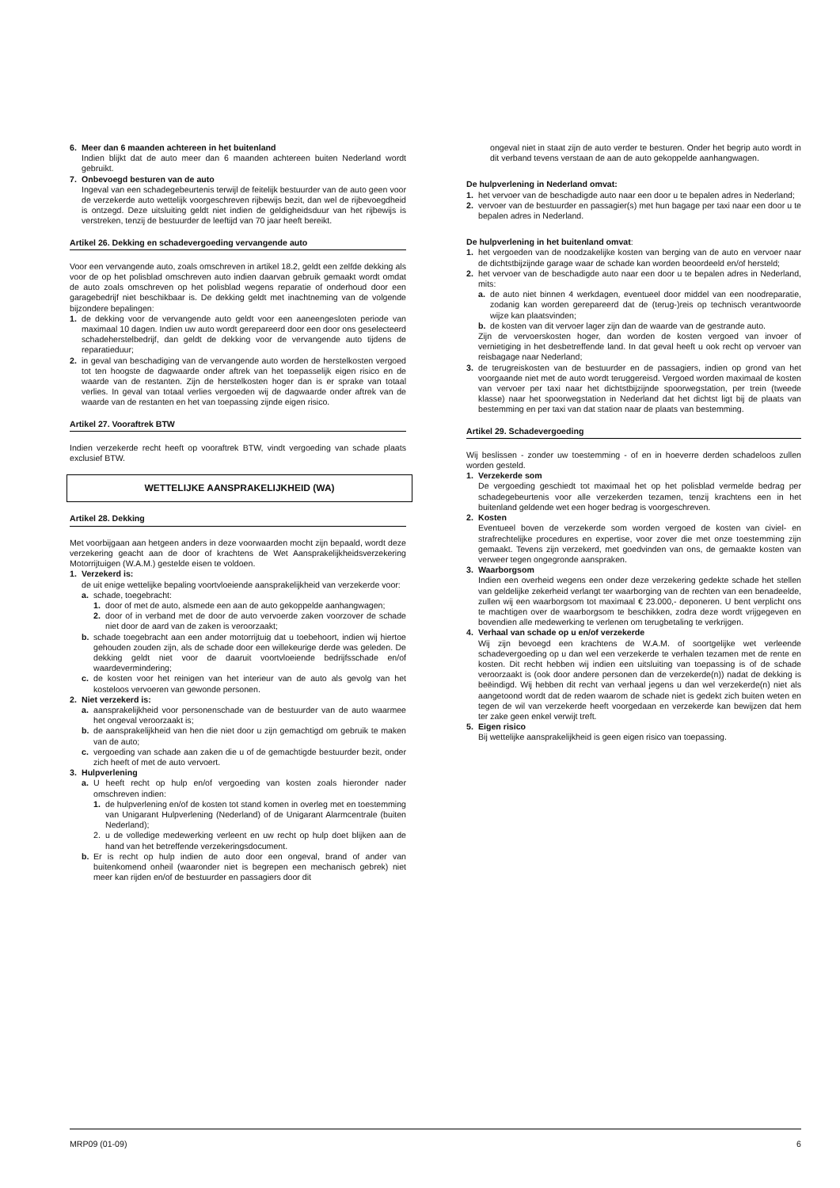6. Meer dan 6 maanden achtereen in het buitenland
Indien blijkt dat de auto meer dan 6 maanden achtereen buiten Nederland wordt gebruikt.
7. Onbevoegd besturen van de auto
Ingeval van een schadegebeurtenis terwijl de feitelijk bestuurder van de auto geen voor de verzekerde auto wettelijk voorgeschreven rijbewijs bezit, dan wel de rijbevoegdheid is ontzegd. Deze uitsluiting geldt niet indien de geldigheidsduur van het rijbewijs is verstreken, tenzij de bestuurder de leeftijd van 70 jaar heeft bereikt.
Artikel 26. Dekking en schadevergoeding vervangende auto
Voor een vervangende auto, zoals omschreven in artikel 18.2, geldt een zelfde dekking als voor de op het polisblad omschreven auto indien daarvan gebruik gemaakt wordt omdat de auto zoals omschreven op het polisblad wegens reparatie of onderhoud door een garagebedrijf niet beschikbaar is. De dekking geldt met inachtneming van de volgende bijzondere bepalingen:
1. de dekking voor de vervangende auto geldt voor een aaneengesloten periode van maximaal 10 dagen. Indien uw auto wordt gerepareerd door een door ons geselecteerd schadeherstelbedrijf, dan geldt de dekking voor de vervangende auto tijdens de reparatieduur;
2. in geval van beschadiging van de vervangende auto worden de herstelkosten vergoed tot ten hoogste de dagwaarde onder aftrek van het toepasselijk eigen risico en de waarde van de restanten. Zijn de herstelkosten hoger dan is er sprake van totaal verlies. In geval van totaal verlies vergoeden wij de dagwaarde onder aftrek van de waarde van de restanten en het van toepassing zijnde eigen risico.
Artikel 27. Vooraftrek BTW
Indien verzekerde recht heeft op vooraftrek BTW, vindt vergoeding van schade plaats exclusief BTW.
WETTELIJKE AANSPRAKELIJKHEID (WA)
Artikel 28. Dekking
Met voorbijgaan aan hetgeen anders in deze voorwaarden mocht zijn bepaald, wordt deze verzekering geacht aan de door of krachtens de Wet Aansprakelijkheidsverzekering Motorrijtuigen (W.A.M.) gestelde eisen te voldoen.
1. Verzekerd is:
de uit enige wettelijke bepaling voortvloeiende aansprakelijkheid van verzekerde voor:
a. schade, toegebracht:
1. door of met de auto, alsmede een aan de auto gekoppelde aanhangwagen;
2. door of in verband met de door de auto vervoerde zaken voorzover de schade niet door de aard van de zaken is veroorzaakt;
b. schade toegebracht aan een ander motorrijtuig dat u toebehoort, indien wij hiertoe gehouden zouden zijn, als de schade door een willekeurige derde was geleden. De dekking geldt niet voor de daaruit voortvloeiende bedrijfsschade en/of waardevermindering;
c. de kosten voor het reinigen van het interieur van de auto als gevolg van het kosteloos vervoeren van gewonde personen.
2. Niet verzekerd is:
a. aansprakelijkheid voor personenschade van de bestuurder van de auto waarmee het ongeval veroorzaakt is;
b. de aansprakelijkheid van hen die niet door u zijn gemachtigd om gebruik te maken van de auto;
c. vergoeding van schade aan zaken die u of de gemachtigde bestuurder bezit, onder zich heeft of met de auto vervoert.
3. Hulpverlening
a. U heeft recht op hulp en/of vergoeding van kosten zoals hieronder nader omschreven indien:
1. de hulpverlening en/of de kosten tot stand komen in overleg met en toestemming van Unigarant Hulpverlening (Nederland) of de Unigarant Alarmcentrale (buiten Nederland);
2. u de volledige medewerking verleent en uw recht op hulp doet blijken aan de hand van het betreffende verzekeringsdocument.
b. Er is recht op hulp indien de auto door een ongeval, brand of ander van buitenkomend onheil (waaronder niet is begrepen een mechanisch gebrek) niet meer kan rijden en/of de bestuurder en passagiers door dit
ongeval niet in staat zijn de auto verder te besturen. Onder het begrip auto wordt in dit verband tevens verstaan de aan de auto gekoppelde aanhangwagen.
De hulpverlening in Nederland omvat:
1. het vervoer van de beschadigde auto naar een door u te bepalen adres in Nederland;
2. vervoer van de bestuurder en passagier(s) met hun bagage per taxi naar een door u te bepalen adres in Nederland.
De hulpverlening in het buitenland omvat:
1. het vergoeden van de noodzakelijke kosten van berging van de auto en vervoer naar de dichtstbijzijnde garage waar de schade kan worden beoordeeld en/of hersteld;
2. het vervoer van de beschadigde auto naar een door u te bepalen adres in Nederland, mits:
a. de auto niet binnen 4 werkdagen, eventueel door middel van een noodreparatie, zodanig kan worden gerepareerd dat de (terug-)reis op technisch verantwoorde wijze kan plaatsvinden;
b. de kosten van dit vervoer lager zijn dan de waarde van de gestrande auto.
Zijn de vervoerskosten hoger, dan worden de kosten vergoed van invoer of vernietiging in het desbetreffende land. In dat geval heeft u ook recht op vervoer van reisbagage naar Nederland;
3. de terugreiskosten van de bestuurder en de passagiers, indien op grond van het voorgaande niet met de auto wordt teruggereisd. Vergoed worden maximaal de kosten van vervoer per taxi naar het dichtstbijzijnde spoorwegstation, per trein (tweede klasse) naar het spoorwegstation in Nederland dat het dichtst ligt bij de plaats van bestemming en per taxi van dat station naar de plaats van bestemming.
Artikel 29. Schadevergoeding
Wij beslissen - zonder uw toestemming - of en in hoeverre derden schadeloos zullen worden gesteld.
1. Verzekerde som
De vergoeding geschiedt tot maximaal het op het polisblad vermelde bedrag per schadegebeurtenis voor alle verzekerden tezamen, tenzij krachtens een in het buitenland geldende wet een hoger bedrag is voorgeschreven.
2. Kosten
Eventueel boven de verzekerde som worden vergoed de kosten van civiel- en strafrechtelijke procedures en expertise, voor zover die met onze toestemming zijn gemaakt. Tevens zijn verzekerd, met goedvinden van ons, de gemaakte kosten van verweer tegen ongegronde aanspraken.
3. Waarborgsom
Indien een overheid wegens een onder deze verzekering gedekte schade het stellen van geldelijke zekerheid verlangt ter waarborging van de rechten van een benadeelde, zullen wij een waarborgsom tot maximaal € 23.000,- deponeren. U bent verplicht ons te machtigen over de waarborgsom te beschikken, zodra deze wordt vrijgegeven en bovendien alle medewerking te verlenen om terugbetaling te verkrijgen.
4. Verhaal van schade op u en/of verzekerde
Wij zijn bevoegd een krachtens de W.A.M. of soortgelijke wet verleende schadevergoeding op u dan wel een verzekerde te verhalen tezamen met de rente en kosten. Dit recht hebben wij indien een uitsluiting van toepassing is of de schade veroorzaakt is (ook door andere personen dan de verzekerde(n)) nadat de dekking is beëindigd. Wij hebben dit recht van verhaal jegens u dan wel verzekerde(n) niet als aangetoond wordt dat de reden waarom de schade niet is gedekt zich buiten weten en tegen de wil van verzekerde heeft voorgedaan en verzekerde kan bewijzen dat hem ter zake geen enkel verwijt treft.
5. Eigen risico
Bij wettelijke aansprakelijkheid is geen eigen risico van toepassing.
MRP09 (01-09) 6